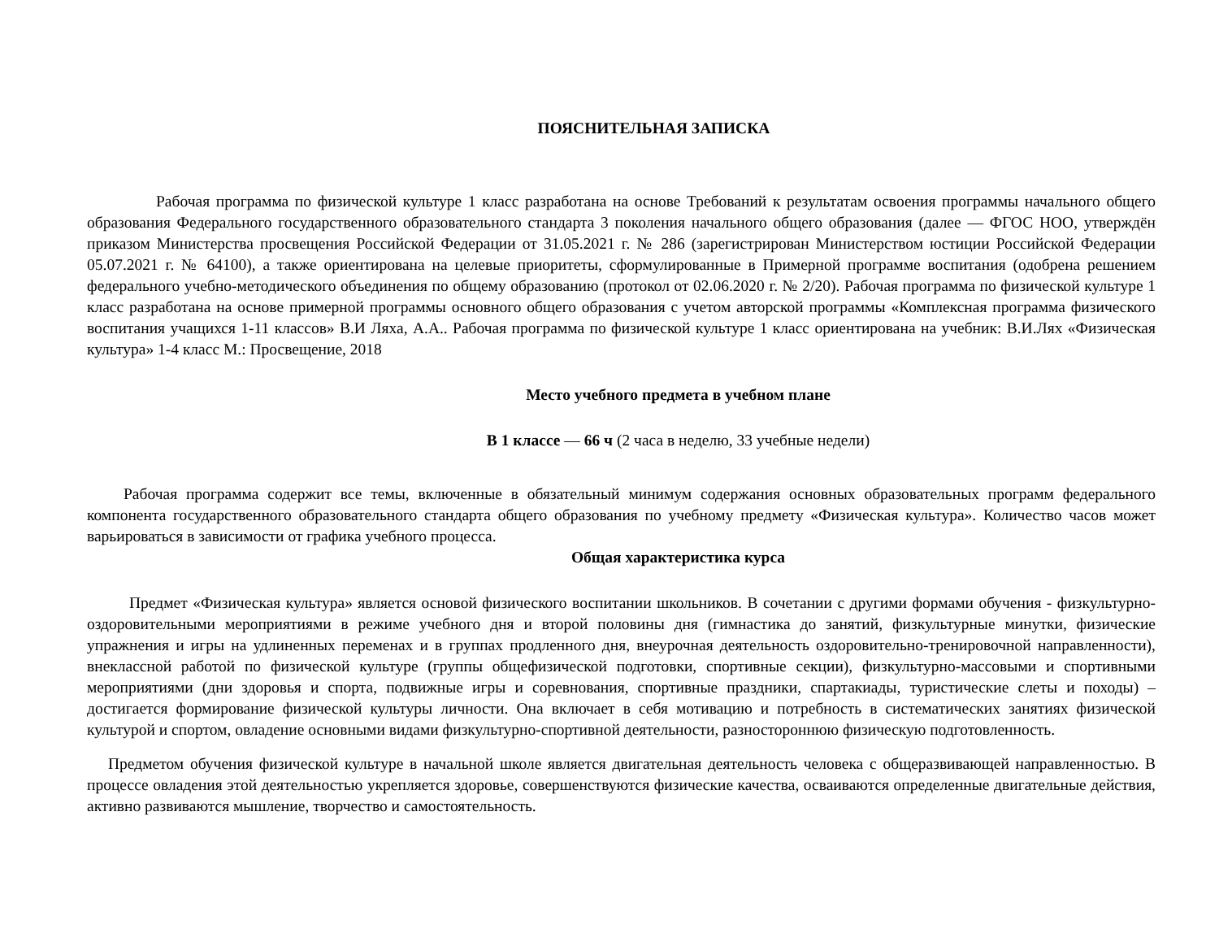ПОЯСНИТЕЛЬНАЯ ЗАПИСКА
Рабочая программа по физической культуре 1 класс разработана на основе Требований к результатам освоения программы начального общего образования Федерального государственного образовательного стандарта 3 поколения начального общего образования (далее — ФГОС НОО, утверждён приказом Министерства просвещения Российской Федерации от 31.05.2021 г. № 286 (зарегистрирован Министерством юстиции Российской Федерации 05.07.2021 г. № 64100), а также ориентирована на целевые приоритеты, сформулированные в Примерной программе воспитания (одобрена решением федерального учебно-методического объединения по общему образованию (протокол от 02.06.2020 г. № 2/20). Рабочая программа по физической культуре 1 класс разработана на основе примерной программы основного общего образования с учетом авторской программы «Комплексная программа физического воспитания учащихся 1-11 классов» В.И Ляха, А.А.. Рабочая программа по физической культуре 1 класс ориентирована на учебник: В.И.Лях «Физическая культура» 1-4 класс М.: Просвещение, 2018
Место учебного предмета в учебном плане
В 1 классе — 66 ч (2 часа в неделю, 33 учебные недели)
Рабочая программа содержит все темы, включенные в обязательный минимум содержания основных образовательных программ федерального компонента государственного образовательного стандарта общего образования по учебному предмету «Физическая культура». Количество часов может варьироваться в зависимости от графика учебного процесса.
Общая характеристика курса
Предмет «Физическая культура» является основой физического воспитании школьников. В сочетании с другими формами обучения - физкультурно-оздоровительными мероприятиями в режиме учебного дня и второй половины дня (гимнастика до занятий, физкультурные минутки, физические упражнения и игры на удлиненных переменах и в группах продленного дня, внеурочная деятельность оздоровительно-тренировочной направленности), внеклассной работой по физической культуре (группы общефизической подготовки, спортивные секции), физкультурно-массовыми и спортивными мероприятиями (дни здоровья и спорта, подвижные игры и соревнования, спортивные праздники, спартакиады, туристические слеты и походы) – достигается формирование физической культуры личности. Она включает в себя мотивацию и потребность в систематических занятиях физической культурой и спортом, овладение основными видами физкультурно-спортивной деятельности, разностороннюю физическую подготовленность.
Предметом обучения физической культуре в начальной школе является двигательная деятельность человека с общеразвивающей направленностью. В процессе овладения этой деятельностью укрепляется здоровье, совершенствуются физические качества, осваиваются определенные двигательные действия, активно развиваются мышление, творчество и самостоятельность.